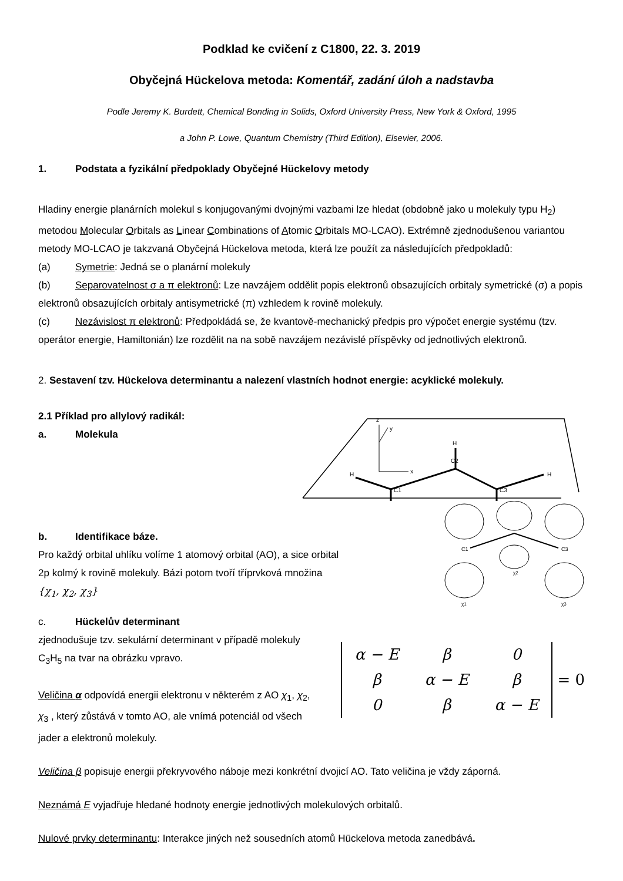Podklad ke cvičení z C1800, 22. 3. 2019
Obyčejná Hückelova metoda: Komentář, zadání úloh a nadstavba
Podle Jeremy K. Burdett, Chemical Bonding in Solids, Oxford University Press, New York & Oxford, 1995
a John P. Lowe, Quantum Chemistry (Third Edition), Elsevier, 2006.
1. Podstata a fyzikální předpoklady Obyčejné Hückelovy metody
Hladiny energie planárních molekul s konjugovanými dvojnými vazbami lze hledat (obdobně jako u molekuly typu H<sub>2</sub>) metodou Molecular Orbitals as Linear Combinations of Atomic Orbitals MO-LCAO). Extrémně zjednodušenou variantou metody MO-LCAO je takzvaná Obyčejná Hückelova metoda, která lze použít za následujících předpokladů:
(a) Symetrie: Jedná se o planární molekuly
(b) Separovatelnost σ a π elektronů: Lze navzájem oddělit popis elektronů obsazujících orbitaly symetrické (σ) a popis elektronů obsazujících orbitaly antisymetrické (π) vzhledem k rovině molekuly.
(c) Nezávislost π elektronů: Předpokládá se, že kvantově-mechanický předpis pro výpočet energie systému (tzv. operátor energie, Hamiltonián) lze rozdělit na na sobě navzájem nezávislé příspěvky od jednotlivých elektronů.
2. Sestavení tzv. Hückelova determinantu a nalezení vlastních hodnot energie: acyklické molekuly.
2.1 Příklad pro allylový radikál:
a. Molekula
z
x
y
H
C1
C2
C3
H
H
b. Identifikace báze.
Pro každý orbital uhlíku volíme 1 atomový orbital (AO), a sice orbital
2p kolmý k rovině molekuly. Bázi potom tvoří tříprvková množina
{χ<sub>1</sub>, χ<sub>2</sub>, χ<sub>3</sub>}
C1
C3
χ1
χ3
χ2
c. Hückelův determinant
zjednodušuje tzv. sekulární determinant v případě molekuly C<sub>3</sub>H<sub>5</sub> na tvar na obrázku vpravo.
Veličina α odpovídá energii elektronu v některém z AO χ<sub>1</sub>, χ<sub>2</sub>, χ<sub>3</sub> , který zůstává v tomto AO, ale vnímá potenciál od všech jader a elektronů molekuly.
| α − E | β | 0 |
| β | α − E | β |
| 0 | β | α − E |
= 0
Veličina β popisuje energii překryvového náboje mezi konkrétní dvojicí AO. Tato veličina je vždy záporná.
Neznámá E vyjadřuje hledané hodnoty energie jednotlivých molekulových orbitalů.
Nulové prvky determinantu: Interakce jiných než sousedních atomů Hückelova metoda zanedbává.